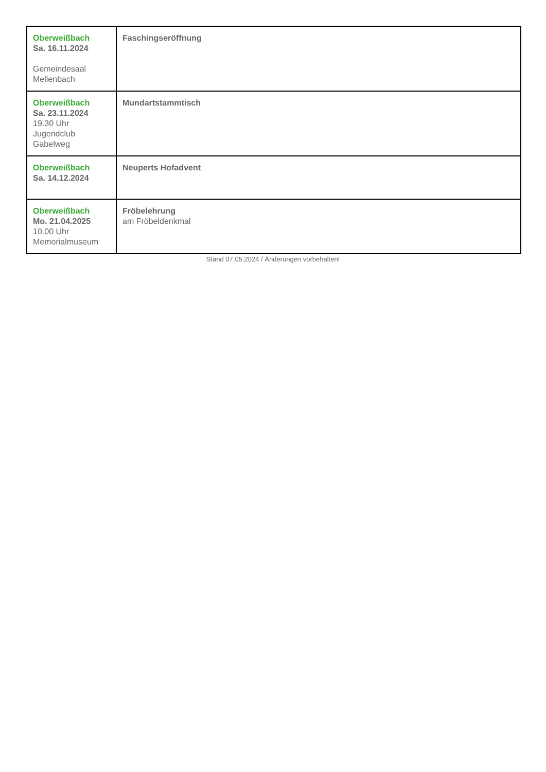| Oberweißbach Sa. 16.11.2024 Gemeindesaal Mellenbach | Faschingseröffnung |
| Oberweißbach Sa. 23.11.2024 19.30 Uhr Jugendclub Gabelweg | Mundartstammtisch |
| Oberweißbach Sa. 14.12.2024 | Neuperts Hofadvent |
| Oberweißbach Mo. 21.04.2025 10.00 Uhr Memorialmuseum | Fröbelehrung am Fröbeldenkmal |
Stand 07.05.2024 / Änderungen vorbehalten!